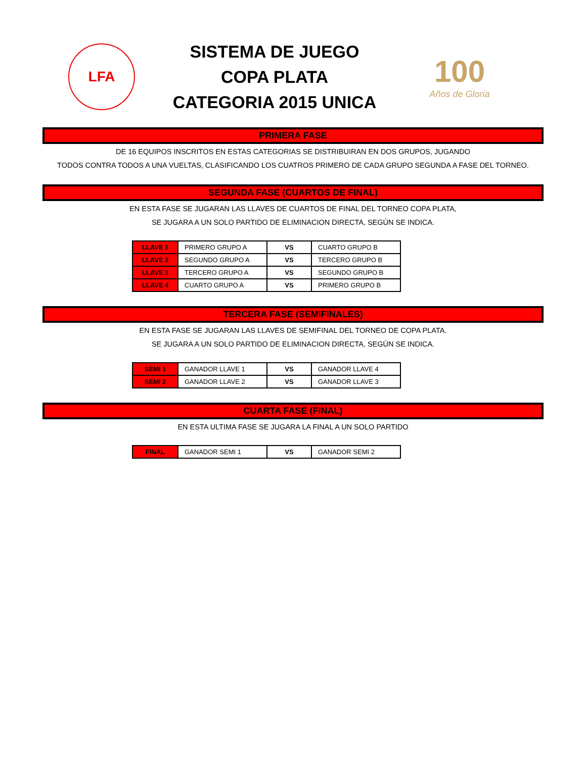LFA
SISTEMA DE JUEGO
COPA PLATA
CATEGORIA 2015 UNICA
100
Años de Gloria
PRIMERA FASE
DE 16 EQUIPOS INSCRITOS EN ESTAS CATEGORIAS SE DISTRIBUIRAN EN DOS GRUPOS, JUGANDO
TODOS CONTRA TODOS A UNA VUELTAS, CLASIFICANDO LOS CUATROS PRIMERO DE CADA GRUPO SEGUNDA A FASE DEL TORNEO.
SEGUNDA FASE (CUARTOS DE FINAL)
EN ESTA FASE SE JUGARAN LAS LLAVES DE CUARTOS DE FINAL DEL TORNEO COPA PLATA,
SE JUGARA A UN SOLO PARTIDO DE ELIMINACION DIRECTA, SEGÚN SE INDICA.
| LLAVE 1 | PRIMERO GRUPO A | VS | CUARTO GRUPO B |
| LLAVE 2 | SEGUNDO GRUPO A | VS | TERCERO GRUPO B |
| LLAVE 3 | TERCERO GRUPO A | VS | SEGUNDO GRUPO B |
| LLAVE 4 | CUARTO GRUPO A | VS | PRIMERO GRUPO B |
TERCERA FASE (SEMIFINALES)
EN ESTA FASE SE JUGARAN LAS LLAVES DE SEMIFINAL DEL TORNEO DE COPA PLATA.
SE JUGARA A UN SOLO PARTIDO DE ELIMINACION DIRECTA, SEGÚN SE INDICA.
| SEMI 1 | GANADOR LLAVE 1 | VS | GANADOR LLAVE 4 |
| SEMI 2 | GANADOR LLAVE 2 | VS | GANADOR LLAVE 3 |
CUARTA FASE (FINAL)
EN ESTA ULTIMA FASE SE JUGARA LA FINAL A UN SOLO PARTIDO
| FINAL | GANADOR SEMI 1 | VS | GANADOR SEMI 2 |